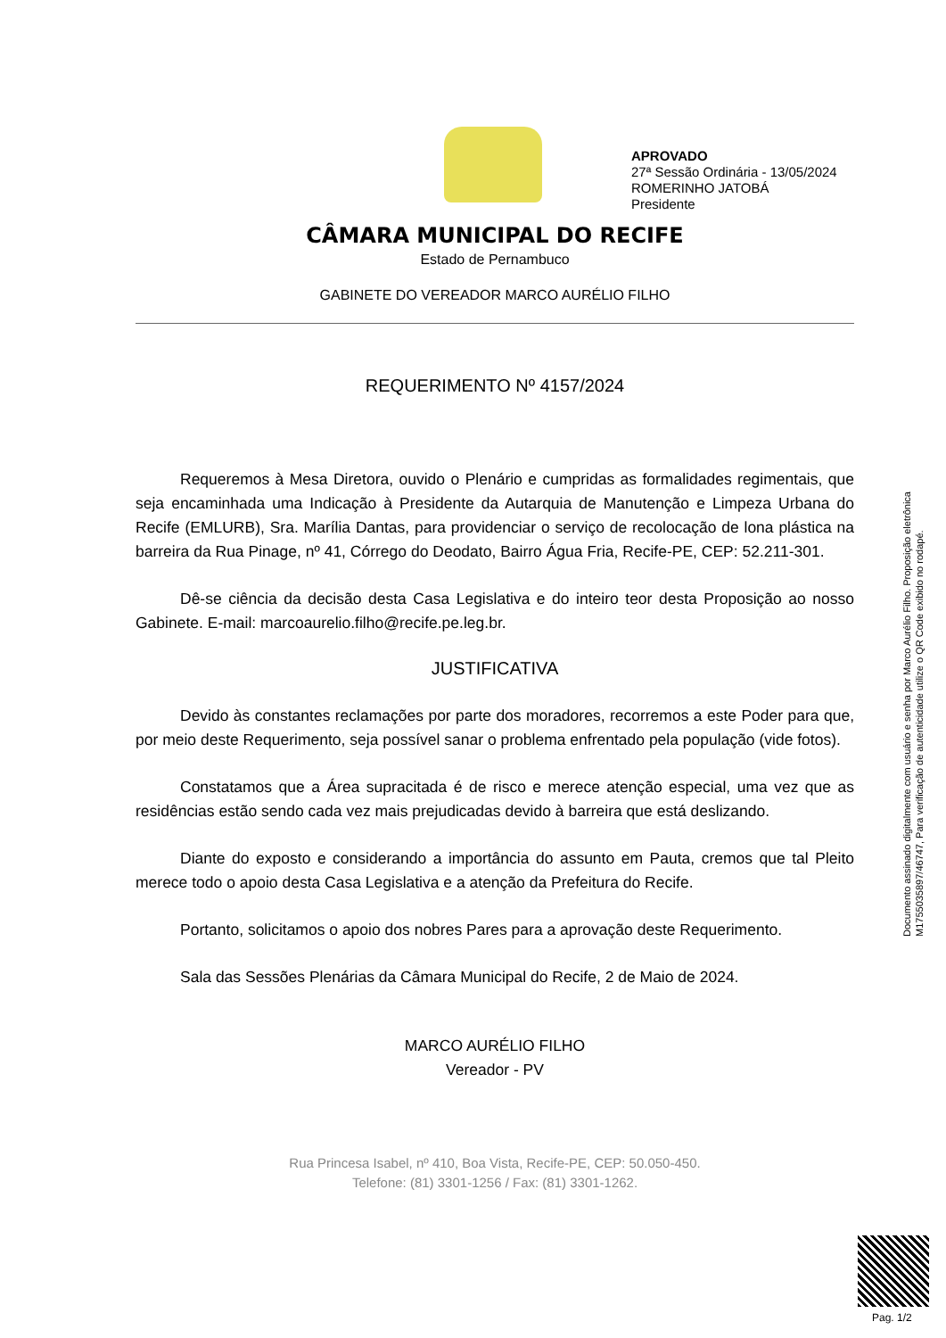APROVADO
27ª Sessão Ordinária - 13/05/2024
ROMERINHO JATOBÁ
Presidente
CÂMARA MUNICIPAL DO RECIFE
Estado de Pernambuco
GABINETE DO VEREADOR MARCO AURÉLIO FILHO
REQUERIMENTO Nº 4157/2024
Requeremos à Mesa Diretora, ouvido o Plenário e cumpridas as formalidades regimentais, que seja encaminhada uma Indicação à Presidente da Autarquia de Manutenção e Limpeza Urbana do Recife (EMLURB), Sra. Marília Dantas, para providenciar o serviço de recolocação de lona plástica na barreira da Rua Pinage, nº 41, Córrego do Deodato, Bairro Água Fria, Recife-PE, CEP: 52.211-301.
Dê-se ciência da decisão desta Casa Legislativa e do inteiro teor desta Proposição ao nosso Gabinete. E-mail: marcoaurelio.filho@recife.pe.leg.br.
JUSTIFICATIVA
Devido às constantes reclamações por parte dos moradores, recorremos a este Poder para que, por meio deste Requerimento, seja possível sanar o problema enfrentado pela população (vide fotos).
Constatamos que a Área supracitada é de risco e merece atenção especial, uma vez que as residências estão sendo cada vez mais prejudicadas devido à barreira que está deslizando.
Diante do exposto e considerando a importância do assunto em Pauta, cremos que tal Pleito merece todo o apoio desta Casa Legislativa e a atenção da Prefeitura do Recife.
Portanto, solicitamos o apoio dos nobres Pares para a aprovação deste Requerimento.
Sala das Sessões Plenárias da Câmara Municipal do Recife, 2 de Maio de 2024.
MARCO AURÉLIO FILHO
Vereador - PV
Rua Princesa Isabel, nº 410, Boa Vista, Recife-PE, CEP: 50.050-450.
Telefone: (81) 3301-1256 / Fax: (81) 3301-1262.
Documento assinado digitalmente com usuário e senha por Marco Aurélio Filho. Proposição eletrônica M1755035897/46747, Para verificação de autenticidade utilize o QR Code exibido no rodapé.
Pag. 1/2